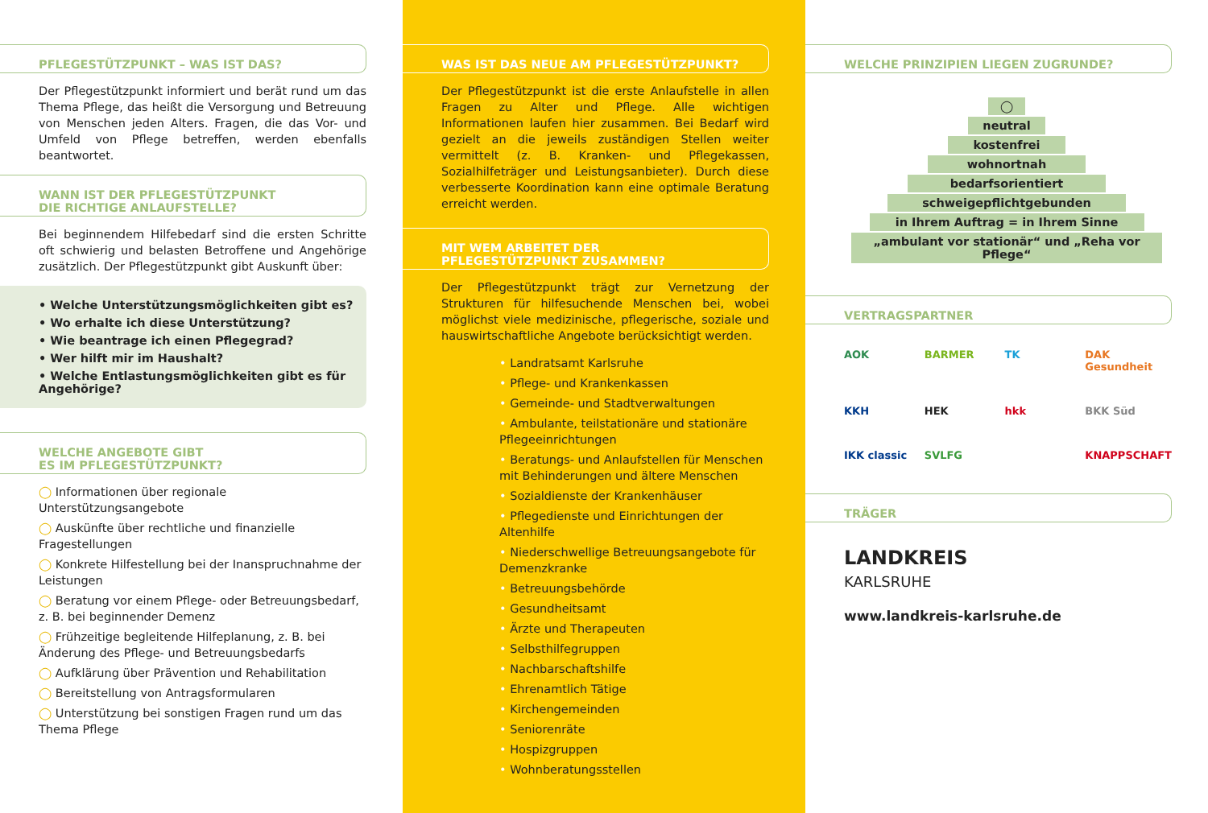PFLEGESTÜTZPUNKT – WAS IST DAS?
Der Pflegestützpunkt informiert und berät rund um das Thema Pflege, das heißt die Versorgung und Betreuung von Menschen jeden Alters. Fragen, die das Vor- und Umfeld von Pflege betreffen, werden ebenfalls beantwortet.
WANN IST DER PFLEGESTÜTZPUNKT
DIE RICHTIGE ANLAUFSTELLE?
Bei beginnendem Hilfebedarf sind die ersten Schritte oft schwierig und belasten Betroffene und Angehörige zusätzlich. Der Pflegestützpunkt gibt Auskunft über:
• Welche Unterstützungsmöglichkeiten gibt es?
• Wo erhalte ich diese Unterstützung?
• Wie beantrage ich einen Pflegegrad?
• Wer hilft mir im Haushalt?
• Welche Entlastungsmöglichkeiten gibt es für Angehörige?
WELCHE ANGEBOTE GIBT
ES IM PFLEGESTÜTZPUNKT?
Informationen über regionale Unterstützungsangebote
Auskünfte über rechtliche und finanzielle Fragestellungen
Konkrete Hilfestellung bei der Inanspruchnahme der Leistungen
Beratung vor einem Pflege- oder Betreuungsbedarf, z. B. bei beginnender Demenz
Frühzeitige begleitende Hilfeplanung, z. B. bei Änderung des Pflege- und Betreuungsbedarfs
Aufklärung über Prävention und Rehabilitation
Bereitstellung von Antragsformularen
Unterstützung bei sonstigen Fragen rund um das Thema Pflege
WAS IST DAS NEUE AM PFLEGESTÜTZPUNKT?
Der Pflegestützpunkt ist die erste Anlaufstelle in allen Fragen zu Alter und Pflege. Alle wichtigen Informationen laufen hier zusammen. Bei Bedarf wird gezielt an die jeweils zuständigen Stellen weiter vermittelt (z. B. Kranken- und Pflegekassen, Sozialhilfeträger und Leistungsanbieter). Durch diese verbesserte Koordination kann eine optimale Beratung erreicht werden.
MIT WEM ARBEITET DER
PFLEGESTÜTZPUNKT ZUSAMMEN?
Der Pflegestützpunkt trägt zur Vernetzung der Strukturen für hilfesuchende Menschen bei, wobei möglichst viele medizinische, pflegerische, soziale und hauswirtschaftliche Angebote berücksichtigt werden.
Landratsamt Karlsruhe
Pflege- und Krankenkassen
Gemeinde- und Stadtverwaltungen
Ambulante, teilstationäre und stationäre Pflegeeinrichtungen
Beratungs- und Anlaufstellen für Menschen mit Behinderungen und ältere Menschen
Sozialdienste der Krankenhäuser
Pflegedienste und Einrichtungen der Altenhilfe
Niederschwellige Betreuungsangebote für Demenzkranke
Betreuungsbehörde
Gesundheitsamt
Ärzte und Therapeuten
Selbsthilfegruppen
Nachbarschaftshilfe
Ehrenamtlich Tätige
Kirchengemeinden
Seniorenräte
Hospizgruppen
Wohnberatungsstellen
WELCHE PRINZIPIEN LIEGEN ZUGRUNDE?
◯
neutral
kostenfrei
wohnortnah
bedarfsorientiert
schweigepflichtgebunden
in Ihrem Auftrag = in Ihrem Sinne
„ambulant vor stationär“ und „Reha vor Pflege“
VERTRAGSPARTNER
AOK BARMER TK DAK Gesundheit KKH HEK hkk BKK Süd IKK classic SVLFG KNAPPSCHAFT
TRÄGER
LANDKREIS
KARLSRUHE
www.landkreis-karlsruhe.de